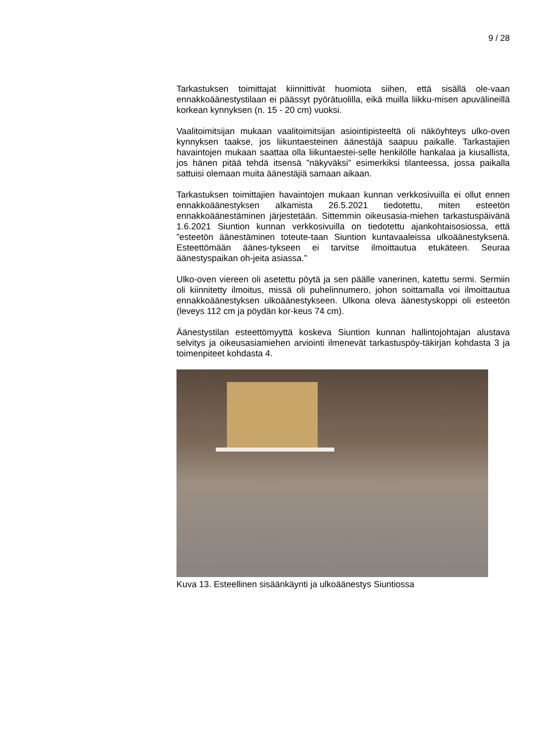9 / 28
Tarkastuksen toimittajat kiinnittivät huomiota siihen, että sisällä ole-vaan ennakkoäänestystilaan ei päässyt pyörätuolilla, eikä muilla liikku-misen apuvälineillä korkean kynnyksen (n. 15 - 20 cm) vuoksi.
Vaalitoimitsijan mukaan vaalitoimitsijan asiointipisteeltä oli näköyhteys ulko-oven kynnyksen taakse, jos liikuntaesteinen äänestäjä saapuu paikalle. Tarkastajien havaintojen mukaan saattaa olla liikuntaestei-selle henkilölle hankalaa ja kiusallista, jos hänen pitää tehdä itsensä ”näkyväksi” esimerkiksi tilanteessa, jossa paikalla sattuisi olemaan muita äänestäjiä samaan aikaan.
Tarkastuksen toimittajien havaintojen mukaan kunnan verkkosivuilla ei ollut ennen ennakkoäänestyksen alkamista 26.5.2021 tiedotettu, miten esteetön ennakkoäänestäminen järjestetään. Sittemmin oikeusasia-miehen tarkastuspäivänä 1.6.2021 Siuntion kunnan verkkosivuilla on tiedotettu ajankohtaisosiossa, että ”esteetön äänestäminen toteute-taan Siuntion kuntavaaleissa ulkoäänestyksenä. Esteettömään äänes-tykseen ei tarvitse ilmoittautua etukäteen. Seuraa äänestyspaikan oh-jeita asiassa.”
Ulko-oven viereen oli asetettu pöytä ja sen päälle vanerinen, katettu sermi. Sermiin oli kiinnitetty ilmoitus, missä oli puhelinnumero, johon soittamalla voi ilmoittautua ennakkoäänestyksen ulkoäänestykseen. Ulkona oleva äänestyskoppi oli esteetön (leveys 112 cm ja pöydän kor-keus 74 cm).
Äänestystilan esteettömyyttä koskeva Siuntion kunnan hallintojohtajan alustava selvitys ja oikeusasiamiehen arviointi ilmenevät tarkastuspöy-täkirjan kohdasta 3 ja toimenpiteet kohdasta 4.
Kuva 13. Esteellinen sisäänkäynti ja ulkoäänestys Siuntiossa